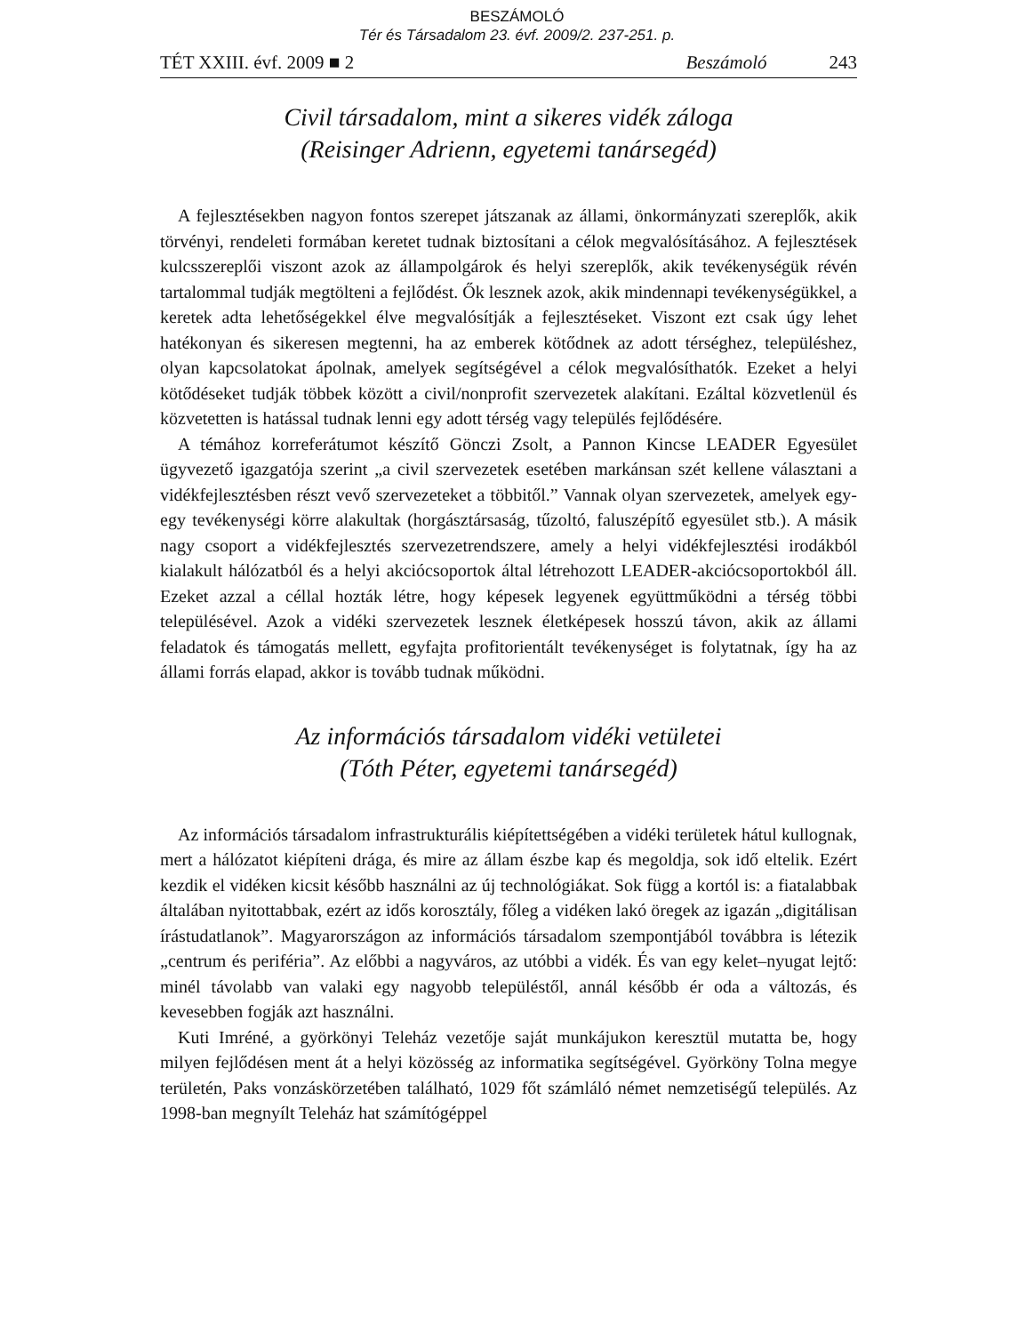BESZÁMOLÓ
Tér és Társadalom 23. évf. 2009/2. 237-251. p.
TÉT XXIII. évf. 2009 ■ 2 Beszámoló 243
Civil társadalom, mint a sikeres vidék záloga
(Reisinger Adrienn, egyetemi tanársegéd)
A fejlesztésekben nagyon fontos szerepet játszanak az állami, önkormányzati szereplők, akik törvényi, rendeleti formában keretet tudnak biztosítani a célok megvalósításához. A fejlesztések kulcsszereplői viszont azok az állampolgárok és helyi szereplők, akik tevékenységük révén tartalommal tudják megtölteni a fejlődést. Ők lesznek azok, akik mindennapi tevékenységükkel, a keretek adta lehetőségekkel élve megvalósítják a fejlesztéseket. Viszont ezt csak úgy lehet hatékonyan és sikeresen megtenni, ha az emberek kötődnek az adott térséghez, településhez, olyan kapcsolatokat ápolnak, amelyek segítségével a célok megvalósíthatók. Ezeket a helyi kötődéseket tudják többek között a civil/nonprofit szervezetek alakítani. Ezáltal közvetlenül és közvetetten is hatással tudnak lenni egy adott térség vagy település fejlődésére.
A témához korreferátumot készítő Gönczi Zsolt, a Pannon Kincse LEADER Egyesület ügyvezető igazgatója szerint „a civil szervezetek esetében markánsan szét kellene választani a vidékfejlesztésben részt vevő szervezeteket a többitől.” Vannak olyan szervezetek, amelyek egy-egy tevékenységi körre alakultak (horgásztársaság, tűzoltó, faluszépítő egyesület stb.). A másik nagy csoport a vidékfejlesztés szervezetrendszere, amely a helyi vidékfejlesztési irodákból kialakult hálózatból és a helyi akciócsoportok által létrehozott LEADER-akciócsoportokból áll. Ezeket azzal a céllal hozták létre, hogy képesek legyenek együttműködni a térség többi településével. Azok a vidéki szervezetek lesznek életképesek hosszú távon, akik az állami feladatok és támogatás mellett, egyfajta profitorientált tevékenységet is folytatnak, így ha az állami forrás elapad, akkor is tovább tudnak működni.
Az információs társadalom vidéki vetületei
(Tóth Péter, egyetemi tanársegéd)
Az információs társadalom infrastrukturális kiépítettségében a vidéki területek hátul kullognak, mert a hálózatot kiépíteni drága, és mire az állam észbe kap és megoldja, sok idő eltelik. Ezért kezdik el vidéken kicsit később használni az új technológiákat. Sok függ a kortól is: a fiatalabbak általában nyitottabbak, ezért az idős korosztály, főleg a vidéken lakó öregek az igazán „digitálisan írástudatlanok”. Magyarországon az információs társadalom szempontjából továbbra is létezik „centrum és periféria”. Az előbbi a nagyváros, az utóbbi a vidék. És van egy kelet–nyugat lejtő: minél távolabb van valaki egy nagyobb településtől, annál később ér oda a változás, és kevesebben fogják azt használni.
Kuti Imréné, a györkönyi Teleház vezetője saját munkájukon keresztül mutatta be, hogy milyen fejlődésen ment át a helyi közösség az informatika segítségével. Györköny Tolna megye területén, Paks vonzáskörzetében található, 1029 főt számláló német nemzetiségű település. Az 1998-ban megnyílt Teleház hat számítógéppel